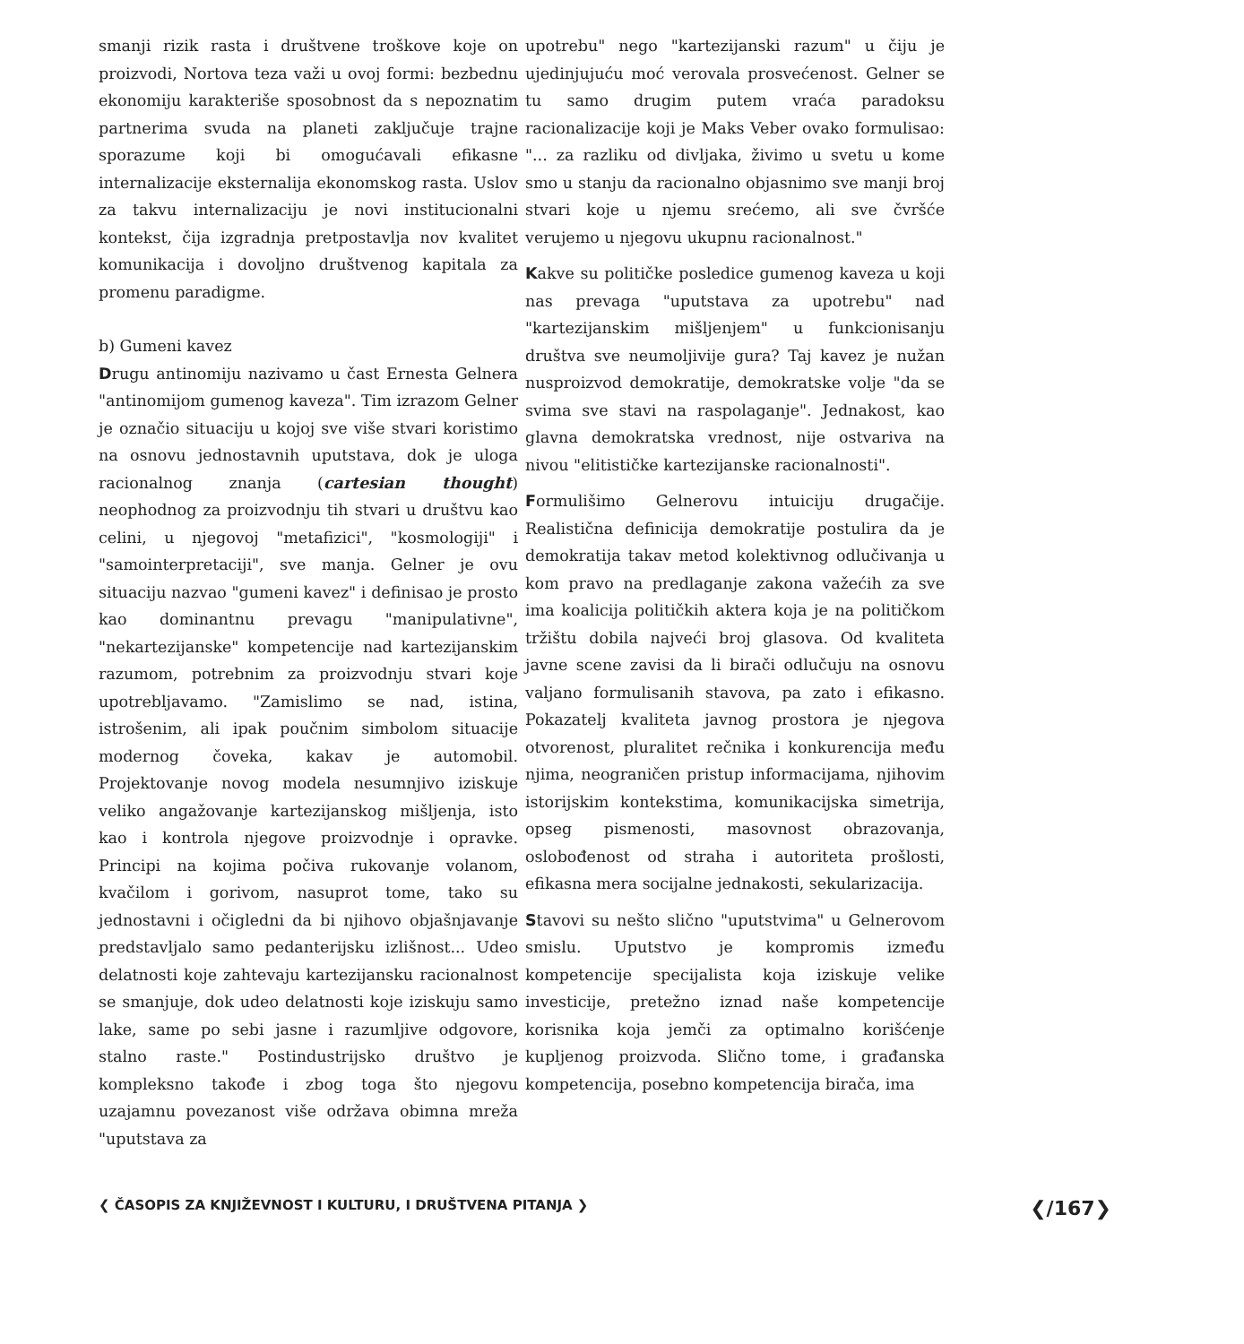smanji rizik rasta i društvene troškove koje on proizvodi, Nortova teza važi u ovoj formi: bezbednu ekonomiju karakteriše sposobnost da s nepoznatim partnerima svuda na planeti zaključuje trajne sporazume koji bi omogućavali efikasne internalizacije eksternalija ekonomskog rasta. Uslov za takvu internalizaciju je novi institucionalni kontekst, čija izgradnja pretpostavlja nov kvalitet komunikacija i dovoljno društvenog kapitala za promenu paradigme.
b) Gumeni kavez
Drugu antinomiju nazivamo u čast Ernesta Gelnera "antinomijom gumenog kaveza". Tim izrazom Gelner je označio situaciju u kojoj sve više stvari koristimo na osnovu jednostavnih uputstava, dok je uloga racionalnog znanja (cartesian thought) neophodnog za proizvodnju tih stvari u društvu kao celini, u njegovoj "metafizici", "kosmologiji" i "samointerpretaciji", sve manja. Gelner je ovu situaciju nazvao "gumeni kavez" i definisao je prosto kao dominantnu prevagu "manipulativne", "nekartezijanske" kompetencije nad kartezijanskim razumom, potrebnim za proizvodnju stvari koje upotrebljavamo. "Zamislimo se nad, istina, istrošenim, ali ipak poučnim simbolom situacije modernog čoveka, kakav je automobil. Projektovanje novog modela nesumnjivo iziskuje veliko angažovanje kartezijanskog mišljenja, isto kao i kontrola njegove proizvodnje i opravke. Principi na kojima počiva rukovanje volanom, kvačilom i gorivom, nasuprot tome, tako su jednostavni i očigledni da bi njihovo objašnjavanje predstavljalo samo pedanterijsku izlišnost... Udeo delatnosti koje zahtevaju kartezijansku racionalnost se smanjuje, dok udeo delatnosti koje iziskuju samo lake, same po sebi jasne i razumljive odgovore, stalno raste." Postindustrijsko društvo je kompleksno takođe i zbog toga što njegovu uzajamnu povezanost više održava obimna mreža "uputstava za
upotrebu" nego "kartezijanski razum" u čiju je ujedinjujuću moć verovala prosvećenost. Gelner se tu samo drugim putem vraća paradoksu racionalizacije koji je Maks Veber ovako formulisao: "... za razliku od divljaka, živimo u svetu u kome smo u stanju da racionalno objasnimo sve manji broj stvari koje u njemu srećemo, ali sve čvršće verujemo u njegovu ukupnu racionalnost."
Kakve su političke posledice gumenog kaveza u koji nas prevaga "uputstava za upotrebu" nad "kartezijanskim mišljenjem" u funkcionisanju društva sve neumoljivije gura? Taj kavez je nužan nusproizvod demokratije, demokratske volje "da se svima sve stavi na raspolaganje". Jednakost, kao glavna demokratska vrednost, nije ostvariva na nivou "elitističke kartezijanske racionalnosti".
Formulišimo Gelnerovu intuiciju drugačije. Realistična definicija demokratije postulira da je demokratija takav metod kolektivnog odlučivanja u kom pravo na predlaganje zakona važećih za sve ima koalicija političkih aktera koja je na političkom tržištu dobila najveći broj glasova. Od kvaliteta javne scene zavisi da li birači odlučuju na osnovu valjano formulisanih stavova, pa zato i efikasno. Pokazatelj kvaliteta javnog prostora je njegova otvorenost, pluralitet rečnika i konkurencija među njima, neograničen pristup informacijama, njihovim istorijskim kontekstima, komunikacijska simetrija, opseg pismenosti, masovnost obrazovanja, oslobođenost od straha i autoriteta prošlosti, efikasna mera socijalne jednakosti, sekularizacija.
Stavovi su nešto slično "uputstvima" u Gelnerovom smislu. Uputstvo je kompromis između kompetencije specijalista koja iziskuje velike investicije, pretežno iznad naše kompetencije korisnika koja jemči za optimalno korišćenje kupljenog proizvoda. Slično tome, i građanska kompetencija, posebno kompetencija birača, ima
❮ ČASOPIS ZA KNJIŽEVNOST I KULTURU, I DRUŠTVENA PITANJA ❯ ❮/167❯